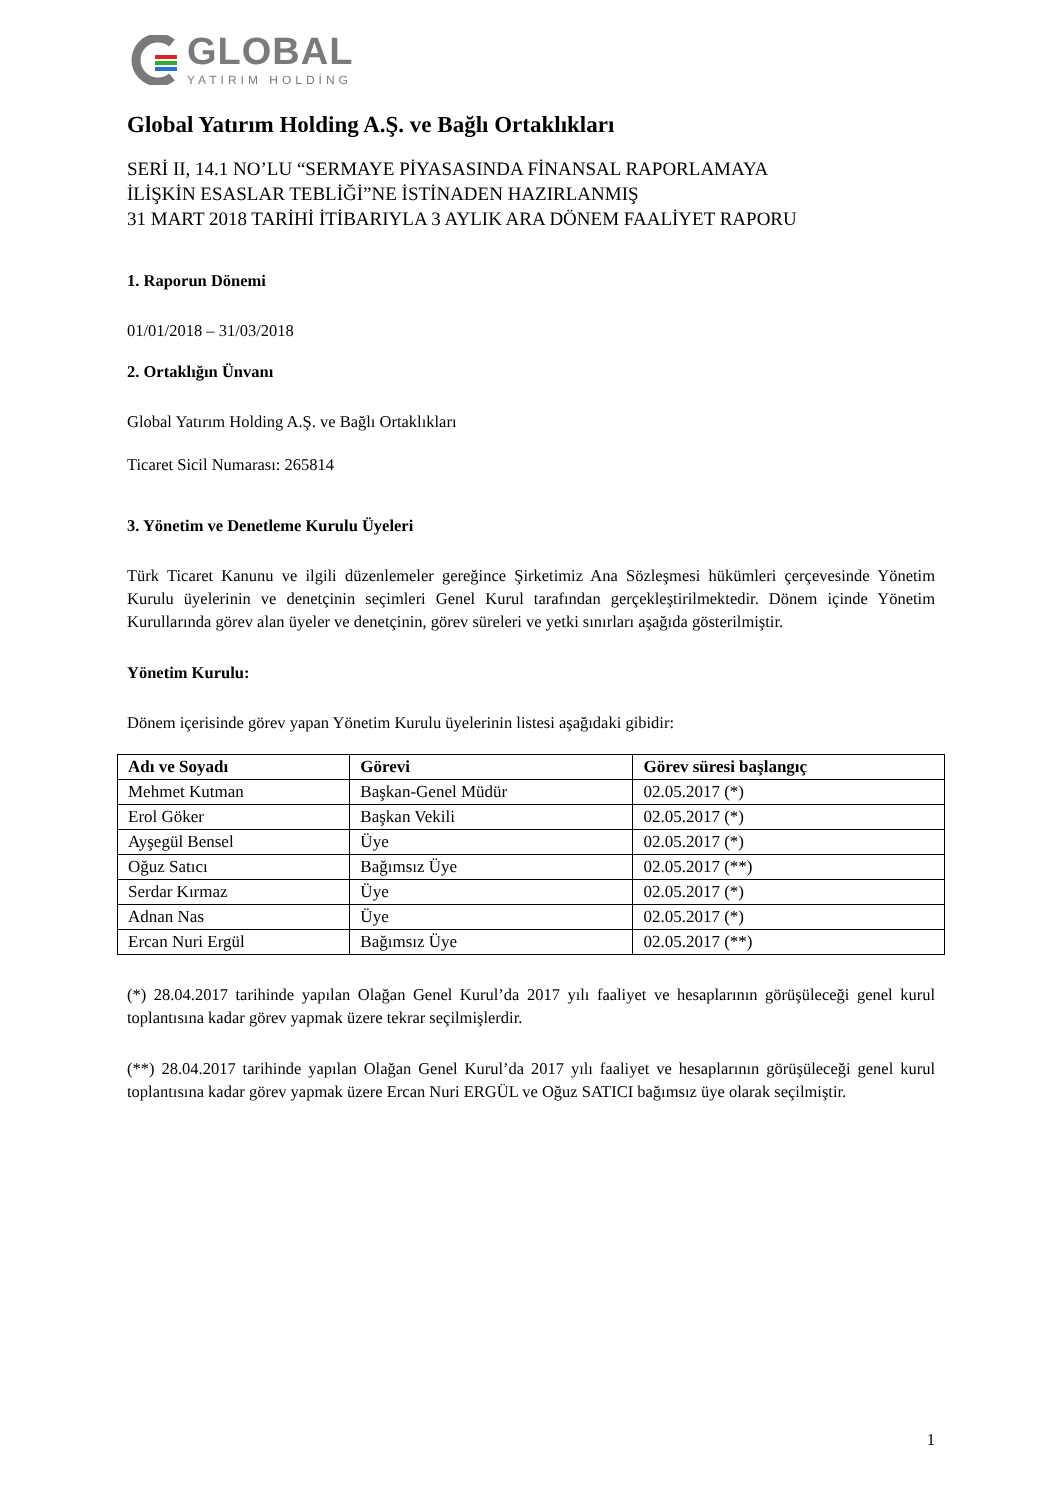GLOBAL
YATIRIM HOLDİNG
Global Yatırım Holding A.Ş. ve Bağlı Ortaklıkları
SERİ II, 14.1 NO’LU “SERMAYE PİYASASINDA FİNANSAL RAPORLAMAYA
İLİŞKİN ESASLAR TEBLİĞİ”NE İSTİNADEN HAZIRLANMIŞ
31 MART 2018 TARİHİ İTİBARIYLA 3 AYLIK ARA DÖNEM FAALİYET RAPORU
1. Raporun Dönemi
01/01/2018 – 31/03/2018
2. Ortaklığın Ünvanı
Global Yatırım Holding A.Ş. ve Bağlı Ortaklıkları
Ticaret Sicil Numarası: 265814
3. Yönetim ve Denetleme Kurulu Üyeleri
Türk Ticaret Kanunu ve ilgili düzenlemeler gereğince Şirketimiz Ana Sözleşmesi hükümleri çerçevesinde Yönetim Kurulu üyelerinin ve denetçinin seçimleri Genel Kurul tarafından gerçekleştirilmektedir. Dönem içinde Yönetim Kurullarında görev alan üyeler ve denetçinin, görev süreleri ve yetki sınırları aşağıda gösterilmiştir.
Yönetim Kurulu:
Dönem içerisinde görev yapan Yönetim Kurulu üyelerinin listesi aşağıdaki gibidir:
| Adı ve Soyadı | Görevi | Görev süresi başlangıç |
| --- | --- | --- |
| Mehmet Kutman | Başkan-Genel Müdür | 02.05.2017 (*) |
| Erol Göker | Başkan Vekili | 02.05.2017 (*) |
| Ayşegül Bensel | Üye | 02.05.2017 (*) |
| Oğuz Satıcı | Bağımsız Üye | 02.05.2017 (**) |
| Serdar Kırmaz | Üye | 02.05.2017 (*) |
| Adnan Nas | Üye | 02.05.2017 (*) |
| Ercan Nuri Ergül | Bağımsız Üye | 02.05.2017 (**) |
(*) 28.04.2017 tarihinde yapılan Olağan Genel Kurul’da 2017 yılı faaliyet ve hesaplarının görüşüleceği genel kurul toplantısına kadar görev yapmak üzere tekrar seçilmişlerdir.
(**) 28.04.2017 tarihinde yapılan Olağan Genel Kurul’da 2017 yılı faaliyet ve hesaplarının görüşüleceği genel kurul toplantısına kadar görev yapmak üzere Ercan Nuri ERGÜL ve Oğuz SATICI bağımsız üye olarak seçilmiştir.
1